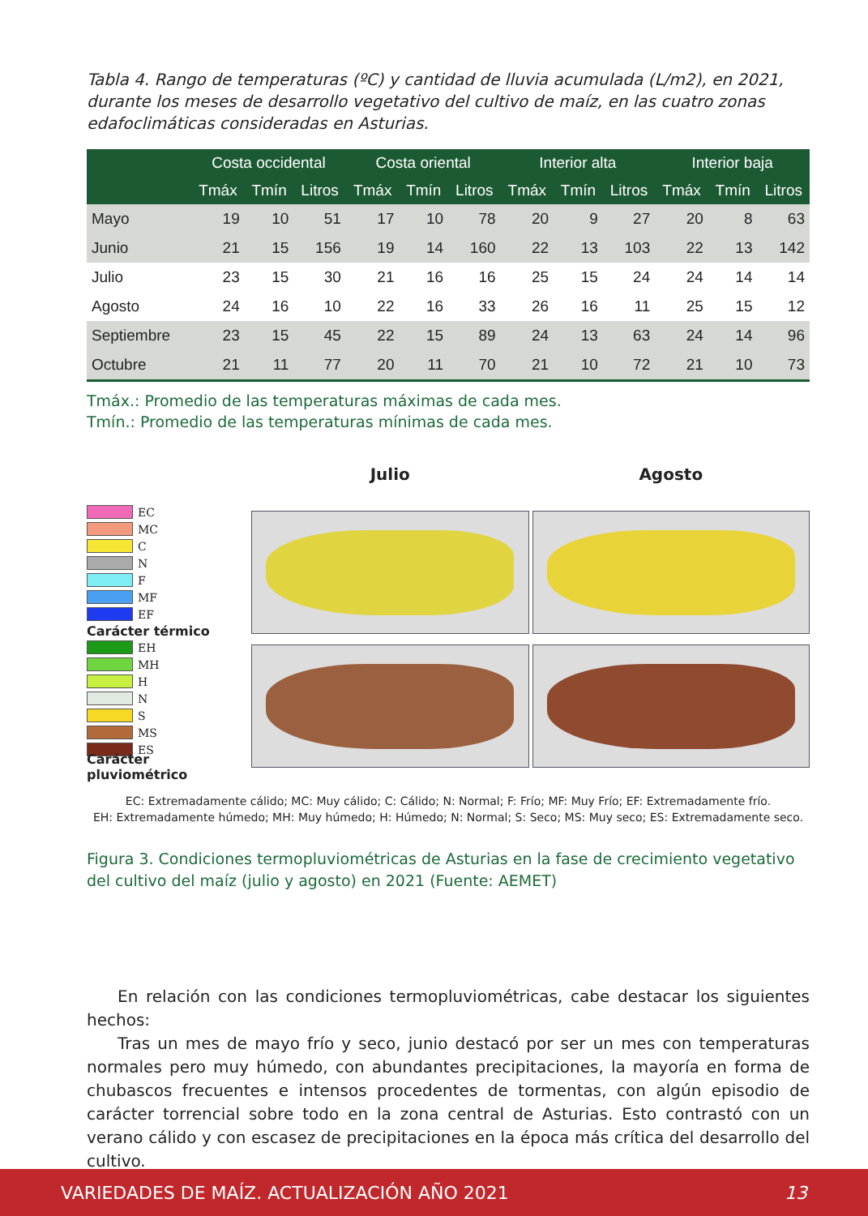Tabla 4. Rango de temperaturas (ºC) y cantidad de lluvia acumulada (L/m2), en 2021, durante los meses de desarrollo vegetativo del cultivo de maíz, en las cuatro zonas edafoclimáticas consideradas en Asturias.
| | Costa occidental | | | Costa oriental | | | Interior alta | | | Interior baja | | |
| --- | --- | --- | --- | --- | --- | --- | --- | --- | --- | --- | --- | --- |
| | Tmáx | Tmín | Litros | Tmáx | Tmín | Litros | Tmáx | Tmín | Litros | Tmáx | Tmín | Litros |
| Mayo | 19 | 10 | 51 | 17 | 10 | 78 | 20 | 9 | 27 | 20 | 8 | 63 |
| Junio | 21 | 15 | 156 | 19 | 14 | 160 | 22 | 13 | 103 | 22 | 13 | 142 |
| Julio | 23 | 15 | 30 | 21 | 16 | 16 | 25 | 15 | 24 | 24 | 14 | 14 |
| Agosto | 24 | 16 | 10 | 22 | 16 | 33 | 26 | 16 | 11 | 25 | 15 | 12 |
| Septiembre | 23 | 15 | 45 | 22 | 15 | 89 | 24 | 13 | 63 | 24 | 14 | 96 |
| Octubre | 21 | 11 | 77 | 20 | 11 | 70 | 21 | 10 | 72 | 21 | 10 | 73 |
Tmáx.: Promedio de las temperaturas máximas de cada mes.
Tmín.: Promedio de las temperaturas mínimas de cada mes.
EC
MC
C
N
F
MF
EF
Carácter térmico
EH
MH
H
N
S
MS
ES
Carácter pluviométrico
Julio
Agosto
EC: Extremadamente cálido; MC: Muy cálido; C: Cálido; N: Normal; F: Frío; MF: Muy Frío; EF: Extremadamente frío.
EH: Extremadamente húmedo; MH: Muy húmedo; H: Húmedo; N: Normal; S: Seco; MS: Muy seco; ES: Extremadamente seco.
Figura 3. Condiciones termopluviométricas de Asturias en la fase de crecimiento vegetativo del cultivo del maíz (julio y agosto) en 2021 (Fuente: AEMET)
En relación con las condiciones termopluviométricas, cabe destacar los siguientes hechos:
Tras un mes de mayo frío y seco, junio destacó por ser un mes con temperaturas normales pero muy húmedo, con abundantes precipitaciones, la mayoría en forma de chubascos frecuentes e intensos procedentes de tormentas, con algún episodio de carácter torrencial sobre todo en la zona central de Asturias. Esto contrastó con un verano cálido y con escasez de precipitaciones en la época más crítica del desarrollo del cultivo.
VARIEDADES DE MAÍZ. ACTUALIZACIÓN AÑO 2021 13